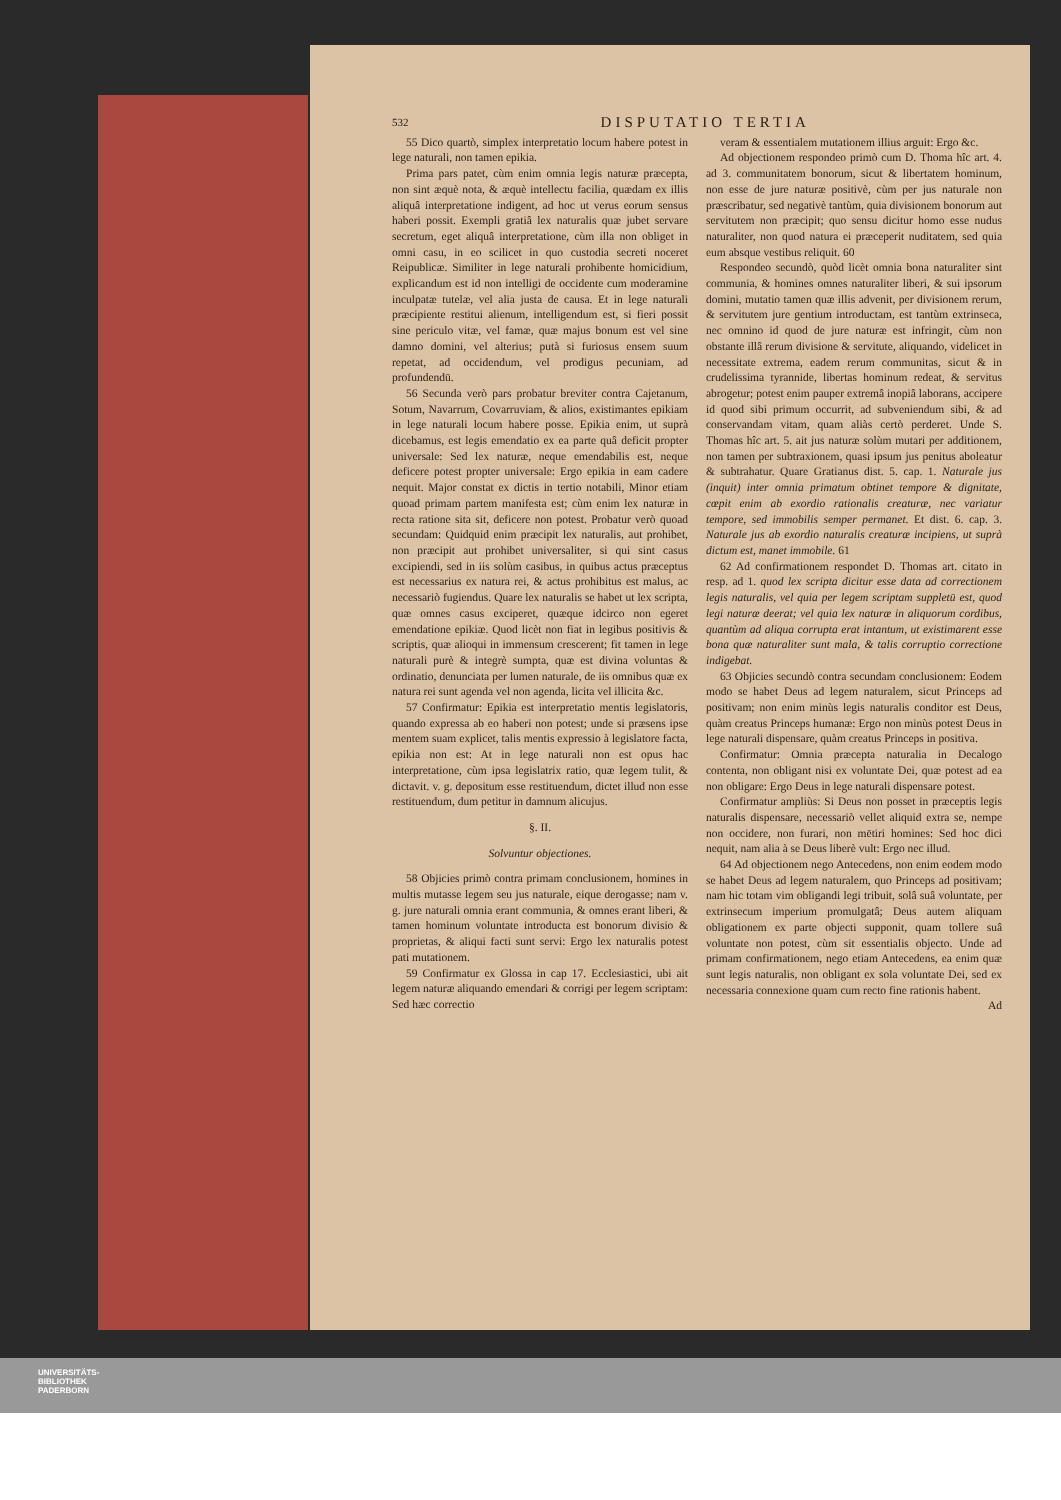532 DISPUTATIO TERTIA
55 Dico quartò, simplex interpretatio locum habere potest in lege naturali, non tamen epikia.
Prima pars patet, cùm enim omnia legis naturæ præcepta, non sint æquè nota, & æquè intellectu facilia, quædam ex illis aliquâ interpretatione indigent, ad hoc ut verus eorum sensus haberi possit. Exempli gratiâ lex naturalis quæ jubet servare secretum, eget aliquâ interpretatione, cùm illa non obliget in omni casu, in eo scilicet in quo custodia secreti noceret Reipublicæ. Similiter in lege naturali prohibente homicidium, explicandum est id non intelligi de occidente cum moderamine inculpatæ tutelæ, vel alia justa de causa. Et in lege naturali præcipiente restitui alienum, intelligendum est, si fieri possit sine periculo vitæ, vel famæ, quæ majus bonum est vel sine damno domini, vel alterius; putà si furiosus ensem suum repetat, ad occidendum, vel prodigus pecuniam, ad profundendū.
56 Secunda verò pars probatur breviter contra Cajetanum, Sotum, Navarrum, Covarruviam, & alios, existimantes epikiam in lege naturali locum habere posse. Epikia enim, ut suprà dicebamus, est legis emendatio ex ea parte quâ deficit propter universale: Sed lex naturæ, neque emendabilis est, neque deficere potest propter universale: Ergo epikia in eam cadere nequit. Major constat ex dictis in tertio notabili, Minor etiam quoad primam partem manifesta est; cùm enim lex naturæ in recta ratione sita sit, deficere non potest. Probatur verò quoad secundam: Quidquid enim præcipit lex naturalis, aut prohibet, non præcipit aut prohibet universaliter, si qui sint casus excipiendi, sed in iis solùm casibus, in quibus actus præceptus est necessarius ex natura rei, & actus prohibitus est malus, ac necessariò fugiendus. Quare lex naturalis se habet ut lex scripta, quæ omnes casus exciperet, quæque idcirco non egeret emendatione epikiæ. Quod licèt non fiat in legibus positivis & scriptis, quæ alioqui in immensum crescerent; fit tamen in lege naturali purè & integrè sumpta, quæ est divina voluntas & ordinatio, denunciata per lumen naturale, de iis omnibus quæ ex natura rei sunt agenda vel non agenda, licita vel illicita &c.
57 Confirmatur: Epikia est interpretatio mentis legislatoris, quando expressa ab eo haberi non potest; unde si præsens ipse mentem suam explicet, talis mentis expressio à legislatore facta, epikia non est: At in lege naturali non est opus hac interpretatione, cùm ipsa legislatrix ratio, quæ legem tulit, & dictavit. v. g. depositum esse restituendum, dictet illud non esse restituendum, dum petitur in damnum alicujus.
§. II.
Solvuntur objectiones.
58 Objicies primò contra primam conclusionem, homines in multis mutasse legem seu jus naturale, eique derogasse; nam v. g. jure naturali omnia erant communia, & omnes erant liberi, & tamen hominum voluntate introducta est bonorum divisio & proprietas, & aliqui facti sunt servi: Ergo lex naturalis potest pati mutationem.
59 Confirmatur ex Glossa in cap 17. Ecclesiastici, ubi ait legem naturæ aliquando emendari & corrigi per legem scriptam: Sed hæc correctio
veram & essentialem mutationem illius arguit: Ergo &c.
Ad objectionem respondeo primò cum D. Thoma hîc art. 4. ad 3. communitatem bonorum, sicut & libertatem hominum, non esse de jure naturæ positivè, cùm per jus naturale non præscribatur, sed negativè tantùm, quia divisionem bonorum aut servitutem non præcipit; quo sensu dicitur homo esse nudus naturaliter, non quod natura ei præceperit nuditatem, sed quia eum absque vestibus reliquit. 60
Respondeo secundò, quòd licèt omnia bona naturaliter sint communia, & homines omnes naturaliter liberi, & sui ipsorum domini, mutatio tamen quæ illis advenit, per divisionem rerum, & servitutem jure gentium introductam, est tantùm extrinseca, nec omnino id quod de jure naturæ est infringit, cùm non obstante illâ rerum divisione & servitute, aliquando, videlicet in necessitate extrema, eadem rerum communitas, sicut & in crudelissima tyrannide, libertas hominum redeat, & servitus abrogetur; potest enim pauper extremâ inopiâ laborans, accipere id quod sibi primum occurrit, ad subveniendum sibi, & ad conservandam vitam, quam aliàs certò perderet. Unde S. Thomas hîc art. 5. ait jus naturæ solùm mutari per additionem, non tamen per subtraxionem, quasi ipsum jus penitus aboleatur & subtrahatur. Quare Gratianus dist. 5. cap. 1. Naturale jus (inquit) inter omnia primatum obtinet tempore & dignitate, cœpit enim ab exordio rationalis creaturæ, nec variatur tempore, sed immobilis semper permanet. Et dist. 6. cap. 3. Naturale jus ab exordio naturalis creaturæ incipiens, ut suprà dictum est, manet immobile. 61
62 Ad confirmationem respondet D. Thomas art. citato in resp. ad 1. quod lex scripta dicitur esse data ad correctionem legis naturalis, vel quia per legem scriptam suppletū est, quod legi naturæ deerat; vel quia lex naturæ in aliquorum cordibus, quantùm ad aliqua corrupta erat intantum, ut existimarent esse bona quæ naturaliter sunt mala, & talis corruptio correctione indigebat.
63 Objicies secundò contra secundam conclusionem: Eodem modo se habet Deus ad legem naturalem, sicut Princeps ad positivam; non enim minùs legis naturalis conditor est Deus, quàm creatus Princeps humanæ: Ergo non minùs potest Deus in lege naturali dispensare, quàm creatus Princeps in positiva.
Confirmatur: Omnia præcepta naturalia in Decalogo contenta, non obligant nisi ex voluntate Dei, quæ potest ad ea non obligare: Ergo Deus in lege naturali dispensare potest.
Confirmatur ampliùs: Si Deus non posset in præceptis legis naturalis dispensare, necessariò vellet aliquid extra se, nempe non occidere, non furari, non mētiri homines: Sed hoc dici nequit, nam alia à se Deus liberè vult: Ergo nec illud.
64 Ad objectionem nego Antecedens, non enim eodem modo se habet Deus ad legem naturalem, quo Princeps ad positivam; nam hic totam vim obligandi legi tribuit, solâ suâ voluntate, per extrinsecum imperium promulgatâ; Deus autem aliquam obligationem ex parte objecti supponit, quam tollere suâ voluntate non potest, cùm sit essentialis objecto. Unde ad primam confirmationem, nego etiam Antecedens, ea enim quæ sunt legis naturalis, non obligant ex sola voluntate Dei, sed ex necessaria connexione quam cum recto fine rationis habent.
Ad
UNIVERSITÄTS-
BIBLIOTHEK
PADERBORN